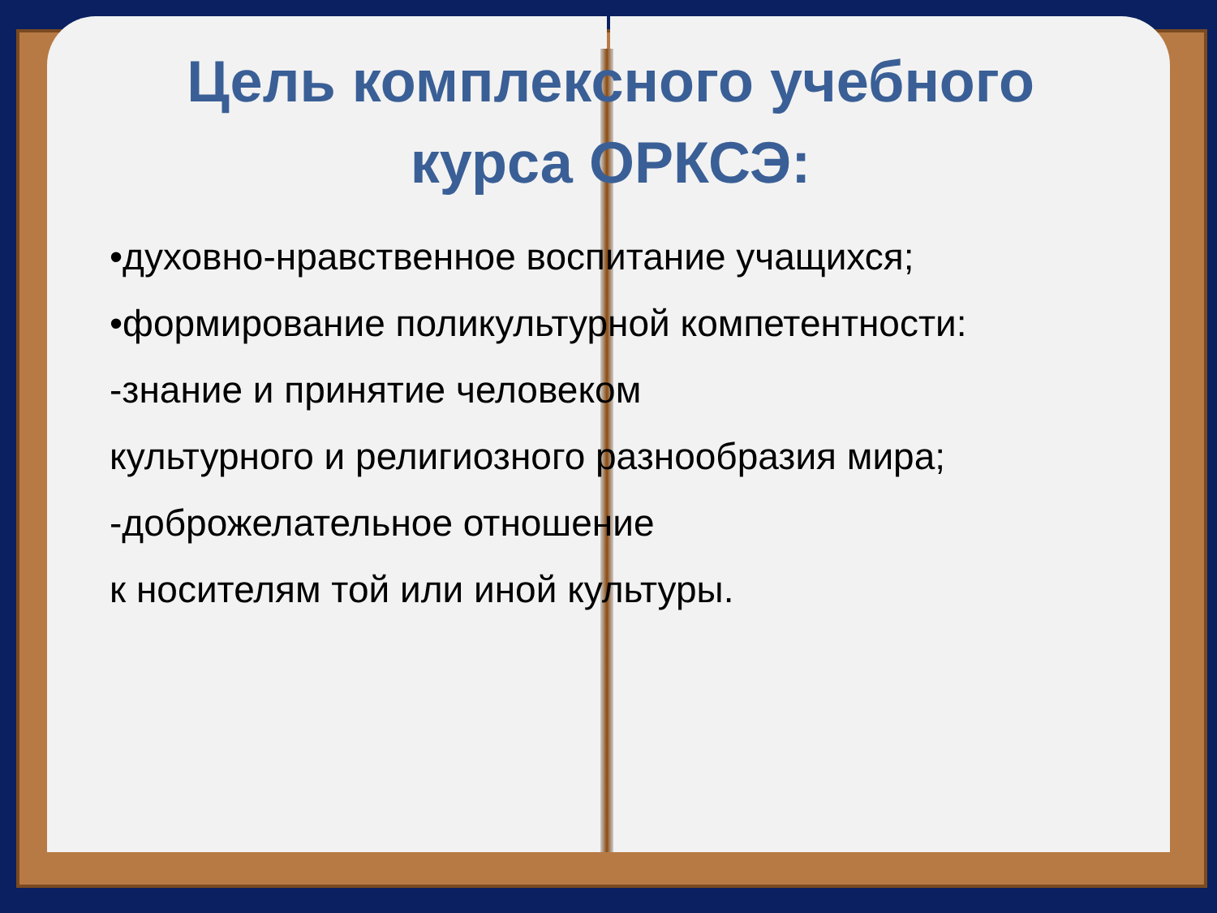Цель комплексного учебного курса ОРКСЭ:
•духовно-нравственное воспитание учащихся;
•формирование поликультурной компетентности:
-знание и принятие человеком
культурного и религиозного разнообразия мира;
-доброжелательное отношение
к носителям той или иной культуры.